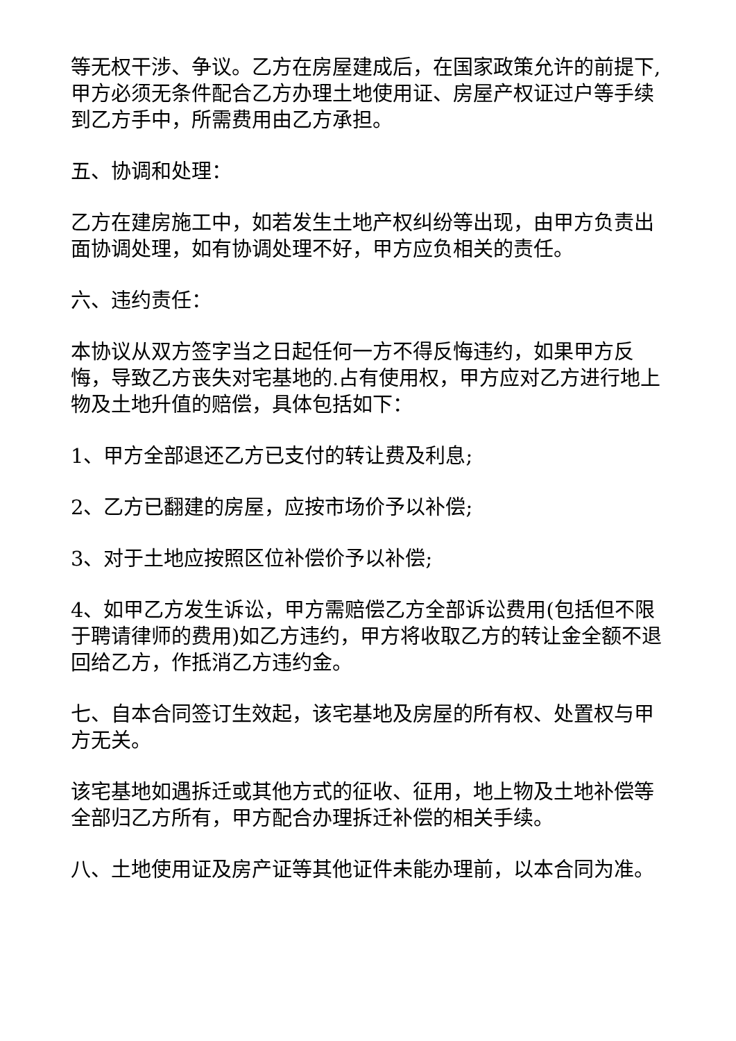等无权干涉、争议。乙方在房屋建成后，在国家政策允许的前提下,甲方必须无条件配合乙方办理土地使用证、房屋产权证过户等手续到乙方手中，所需费用由乙方承担。
五、协调和处理：
乙方在建房施工中，如若发生土地产权纠纷等出现，由甲方负责出面协调处理，如有协调处理不好，甲方应负相关的责任。
六、违约责任：
本协议从双方签字当之日起任何一方不得反悔违约，如果甲方反悔，导致乙方丧失对宅基地的.占有使用权，甲方应对乙方进行地上物及土地升值的赔偿，具体包括如下：
1、甲方全部退还乙方已支付的转让费及利息;
2、乙方已翻建的房屋，应按市场价予以补偿;
3、对于土地应按照区位补偿价予以补偿;
4、如甲乙方发生诉讼，甲方需赔偿乙方全部诉讼费用(包括但不限于聘请律师的费用)如乙方违约，甲方将收取乙方的转让金全额不退回给乙方，作抵消乙方违约金。
七、自本合同签订生效起，该宅基地及房屋的所有权、处置权与甲方无关。
该宅基地如遇拆迁或其他方式的征收、征用，地上物及土地补偿等全部归乙方所有，甲方配合办理拆迁补偿的相关手续。
八、土地使用证及房产证等其他证件未能办理前，以本合同为准。